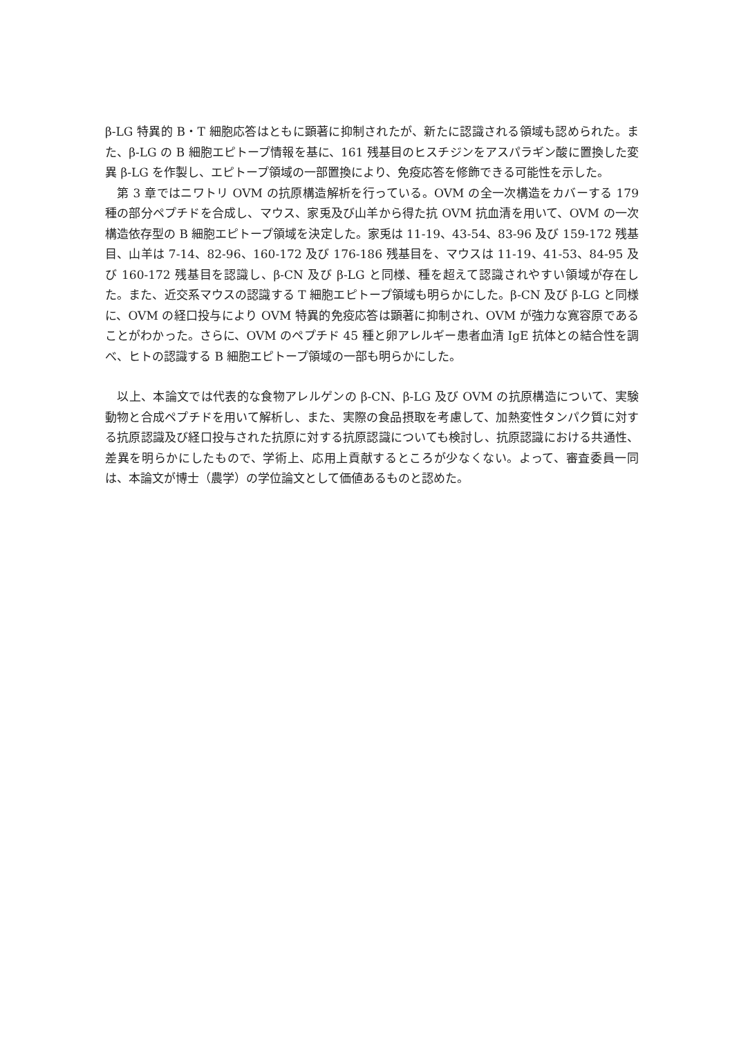β-LG 特異的 B・T 細胞応答はともに顕著に抑制されたが、新たに認識される領域も認められた。また、β-LG の B 細胞エピトープ情報を基に、161 残基目のヒスチジンをアスパラギン酸に置換した変異 β-LG を作製し、エピトープ領域の一部置換により、免疫応答を修飾できる可能性を示した。
　第 3 章ではニワトリ OVM の抗原構造解析を行っている。OVM の全一次構造をカバーする 179 種の部分ペプチドを合成し、マウス、家兎及び山羊から得た抗 OVM 抗血清を用いて、OVM の一次構造依存型の B 細胞エピトープ領域を決定した。家兎は 11-19、43-54、83-96 及び 159-172 残基目、山羊は 7-14、82-96、160-172 及び 176-186 残基目を、マウスは 11-19、41-53、84-95 及び 160-172 残基目を認識し、β-CN 及び β-LG と同様、種を超えて認識されやすい領域が存在した。また、近交系マウスの認識する T 細胞エピトープ領域も明らかにした。β-CN 及び β-LG と同様に、OVM の経口投与により OVM 特異的免疫応答は顕著に抑制され、OVM が強力な寛容原であることがわかった。さらに、OVM のペプチド 45 種と卵アレルギー患者血清 IgE 抗体との結合性を調べ、ヒトの認識する B 細胞エピトープ領域の一部も明らかにした。
　以上、本論文では代表的な食物アレルゲンの β-CN、β-LG 及び OVM の抗原構造について、実験動物と合成ペプチドを用いて解析し、また、実際の食品摂取を考慮して、加熱変性タンパク質に対する抗原認識及び経口投与された抗原に対する抗原認識についても検討し、抗原認識における共通性、差異を明らかにしたもので、学術上、応用上貢献するところが少なくない。よって、審査委員一同は、本論文が博士（農学）の学位論文として価値あるものと認めた。